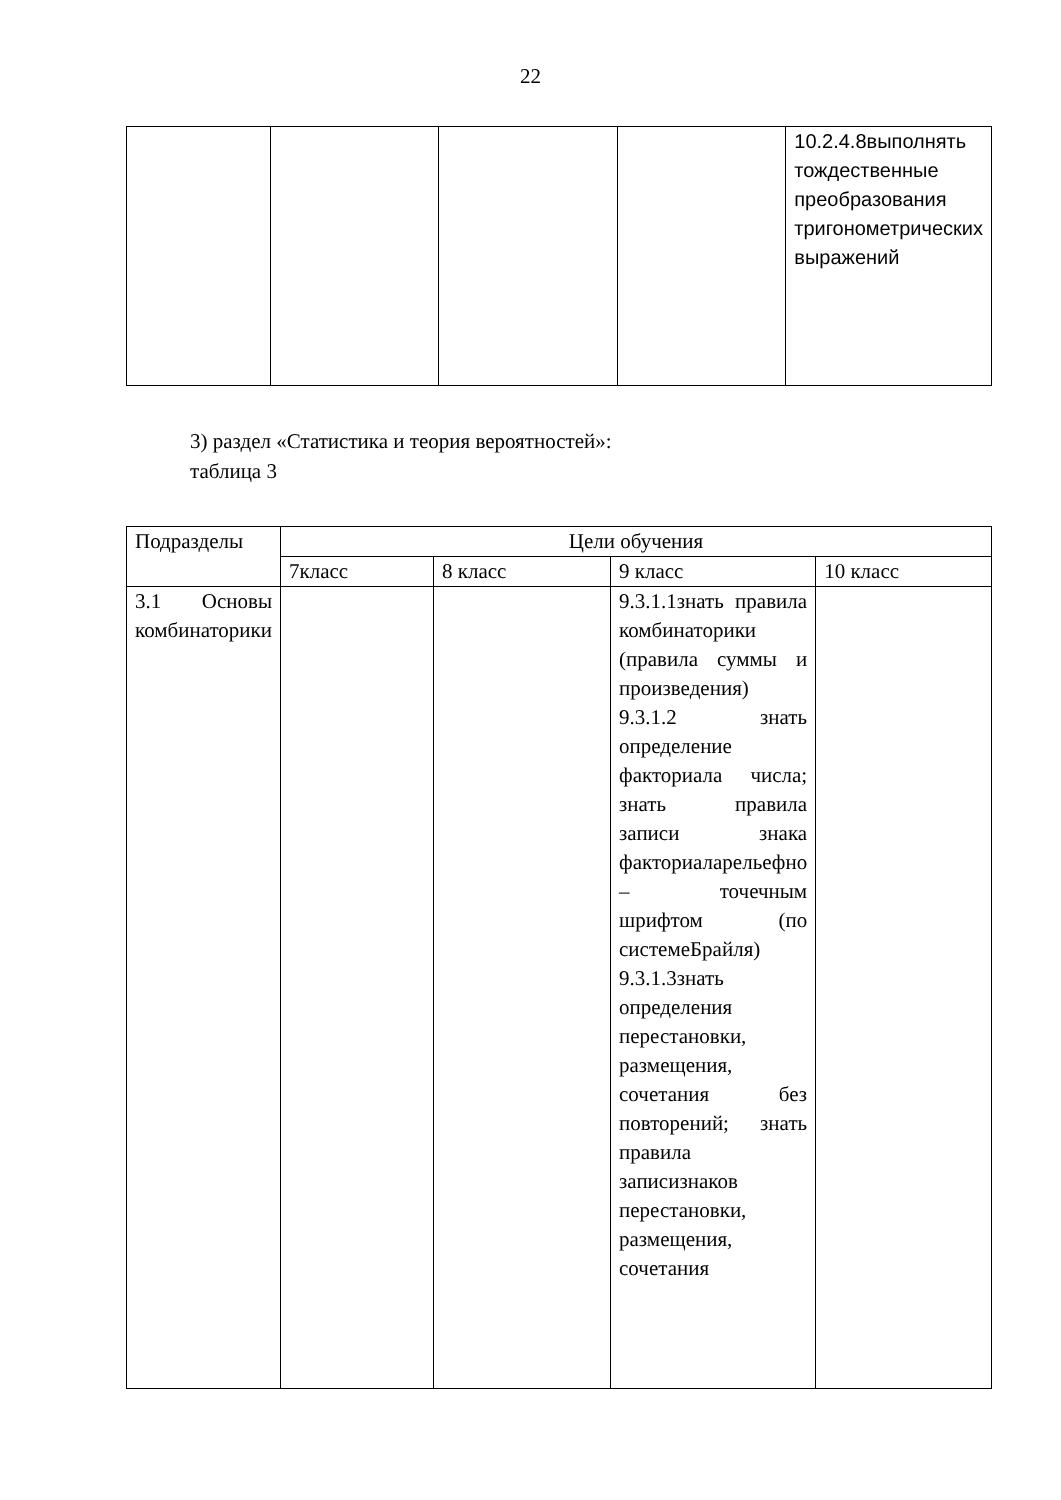22
| | | | | 10.2.4.8выполнять тождественные преобразования тригонометрических выражений |
3) раздел «Статистика и теория вероятностей»:
таблица 3
| Подразделы | Цели обучения | | | |
| --- | --- | --- | --- | --- |
| | 7класс | 8 класс | 9 класс | 10 класс |
| 3.1 Основы комбинаторики | | | 9.3.1.1знать правила комбинаторики (правила суммы и произведения) 9.3.1.2 знать определение факториала числа; знать правила записи знака факториаларельефно – точечным шрифтом (по системеБрайля) 9.3.1.3знать определения перестановки, размещения, сочетания без повторений; знать правила записизнаков перестановки, размещения, сочетания | |